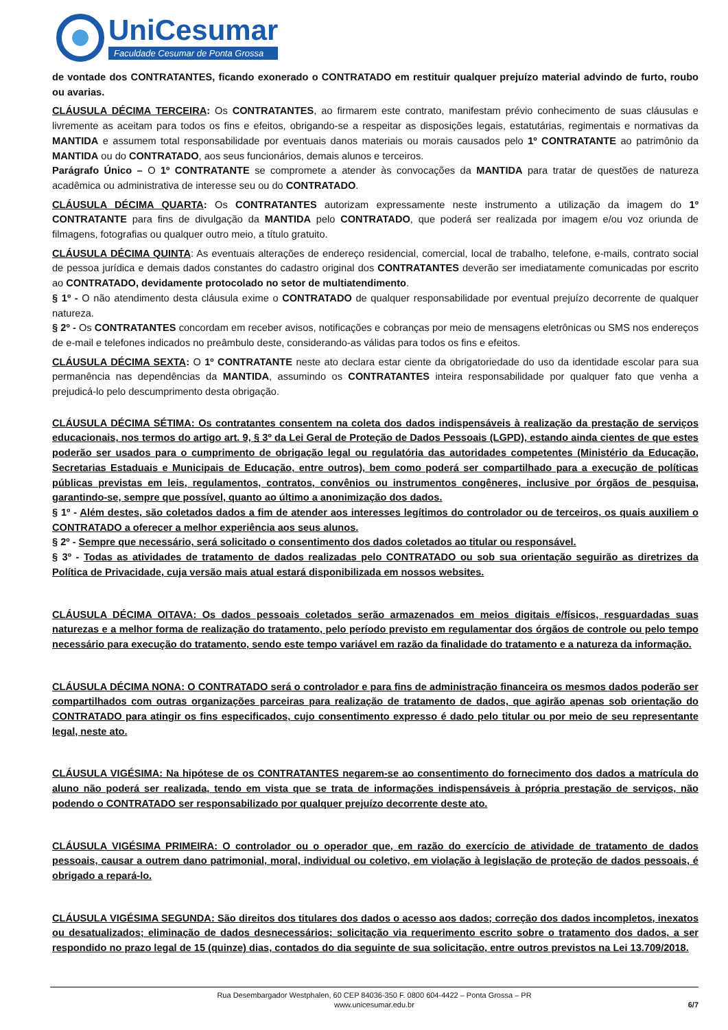UniCesumar
Faculdade Cesumar de Ponta Grossa
de vontade dos CONTRATANTES, ficando exonerado o CONTRATADO em restituir qualquer prejuízo material advindo de furto, roubo ou avarias.
CLÁUSULA DÉCIMA TERCEIRA: Os CONTRATANTES, ao firmarem este contrato, manifestam prévio conhecimento de suas cláusulas e livremente as aceitam para todos os fins e efeitos, obrigando-se a respeitar as disposições legais, estatutárias, regimentais e normativas da MANTIDA e assumem total responsabilidade por eventuais danos materiais ou morais causados pelo 1º CONTRATANTE ao patrimônio da MANTIDA ou do CONTRATADO, aos seus funcionários, demais alunos e terceiros.
Parágrafo Único – O 1º CONTRATANTE se compromete a atender às convocações da MANTIDA para tratar de questões de natureza acadêmica ou administrativa de interesse seu ou do CONTRATADO.
CLÁUSULA DÉCIMA QUARTA: Os CONTRATANTES autorizam expressamente neste instrumento a utilização da imagem do 1º CONTRATANTE para fins de divulgação da MANTIDA pelo CONTRATADO, que poderá ser realizada por imagem e/ou voz oriunda de filmagens, fotografias ou qualquer outro meio, a título gratuito.
CLÁUSULA DÉCIMA QUINTA: As eventuais alterações de endereço residencial, comercial, local de trabalho, telefone, e-mails, contrato social de pessoa jurídica e demais dados constantes do cadastro original dos CONTRATANTES deverão ser imediatamente comunicadas por escrito ao CONTRATADO, devidamente protocolado no setor de multiatendimento.
§ 1º - O não atendimento desta cláusula exime o CONTRATADO de qualquer responsabilidade por eventual prejuízo decorrente de qualquer natureza.
§ 2º - Os CONTRATANTES concordam em receber avisos, notificações e cobranças por meio de mensagens eletrônicas ou SMS nos endereços de e-mail e telefones indicados no preâmbulo deste, considerando-as válidas para todos os fins e efeitos.
CLÁUSULA DÉCIMA SEXTA: O 1º CONTRATANTE neste ato declara estar ciente da obrigatoriedade do uso da identidade escolar para sua permanência nas dependências da MANTIDA, assumindo os CONTRATANTES inteira responsabilidade por qualquer fato que venha a prejudicá-lo pelo descumprimento desta obrigação.
CLÁUSULA DÉCIMA SÉTIMA: Os contratantes consentem na coleta dos dados indispensáveis à realização da prestação de serviços educacionais, nos termos do artigo art. 9, § 3º da Lei Geral de Proteção de Dados Pessoais (LGPD), estando ainda cientes de que estes poderão ser usados para o cumprimento de obrigação legal ou regulatória das autoridades competentes (Ministério da Educação, Secretarias Estaduais e Municipais de Educação, entre outros), bem como poderá ser compartilhado para a execução de políticas públicas previstas em leis, regulamentos, contratos, convênios ou instrumentos congêneres, inclusive por órgãos de pesquisa, garantindo-se, sempre que possível, quanto ao último a anonimização dos dados.
§ 1º - Além destes, são coletados dados a fim de atender aos interesses legítimos do controlador ou de terceiros, os quais auxiliem o CONTRATADO a oferecer a melhor experiência aos seus alunos.
§ 2º - Sempre que necessário, será solicitado o consentimento dos dados coletados ao titular ou responsável.
§ 3º - Todas as atividades de tratamento de dados realizadas pelo CONTRATADO ou sob sua orientação seguirão as diretrizes da Política de Privacidade, cuja versão mais atual estará disponibilizada em nossos websites.
CLÁUSULA DÉCIMA OITAVA: Os dados pessoais coletados serão armazenados em meios digitais e/físicos, resguardadas suas naturezas e a melhor forma de realização do tratamento, pelo período previsto em regulamentar dos órgãos de controle ou pelo tempo necessário para execução do tratamento, sendo este tempo variável em razão da finalidade do tratamento e a natureza da informação.
CLÁUSULA DÉCIMA NONA: O CONTRATADO será o controlador e para fins de administração financeira os mesmos dados poderão ser compartilhados com outras organizações parceiras para realização de tratamento de dados, que agirão apenas sob orientação do CONTRATADO para atingir os fins especificados, cujo consentimento expresso é dado pelo titular ou por meio de seu representante legal, neste ato.
CLÁUSULA VIGÉSIMA: Na hipótese de os CONTRATANTES negarem-se ao consentimento do fornecimento dos dados a matrícula do aluno não poderá ser realizada, tendo em vista que se trata de informações indispensáveis à própria prestação de serviços, não podendo o CONTRATADO ser responsabilizado por qualquer prejuízo decorrente deste ato.
CLÁUSULA VIGÉSIMA PRIMEIRA: O controlador ou o operador que, em razão do exercício de atividade de tratamento de dados pessoais, causar a outrem dano patrimonial, moral, individual ou coletivo, em violação à legislação de proteção de dados pessoais, é obrigado a repará-lo.
CLÁUSULA VIGÉSIMA SEGUNDA: São direitos dos titulares dos dados o acesso aos dados; correção dos dados incompletos, inexatos ou desatualizados; eliminação de dados desnecessários; solicitação via requerimento escrito sobre o tratamento dos dados, a ser respondido no prazo legal de 15 (quinze) dias, contados do dia seguinte de sua solicitação, entre outros previstos na Lei 13.709/2018.
Rua Desembargador Westphalen, 60 CEP 84036-350 F. 0800 604-4422 – Ponta Grossa – PR
www.unicesumar.edu.br
6/7